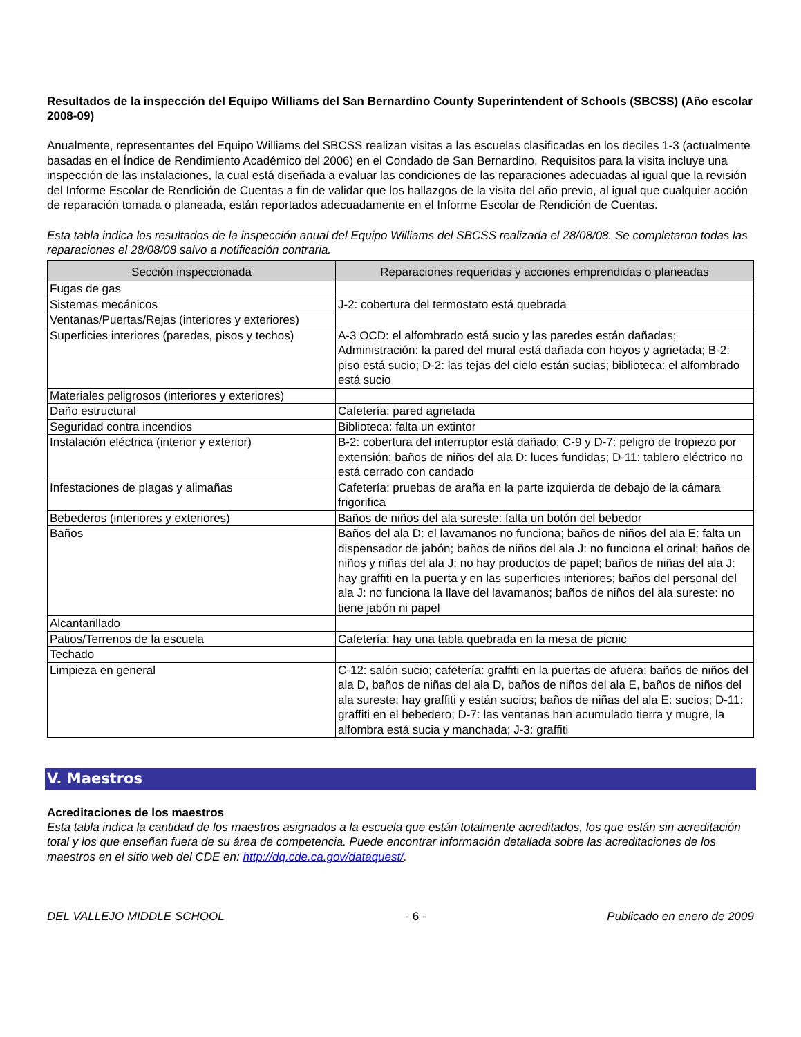Resultados de la inspección del Equipo Williams del San Bernardino County Superintendent of Schools (SBCSS) (Año escolar 2008-09)
Anualmente, representantes del Equipo Williams del SBCSS realizan visitas a las escuelas clasificadas en los deciles 1-3 (actualmente basadas en el Índice de Rendimiento Académico del 2006) en el Condado de San Bernardino. Requisitos para la visita incluye una inspección de las instalaciones, la cual está diseñada a evaluar las condiciones de las reparaciones adecuadas al igual que la revisión del Informe Escolar de Rendición de Cuentas a fin de validar que los hallazgos de la visita del año previo, al igual que cualquier acción de reparación tomada o planeada, están reportados adecuadamente en el Informe Escolar de Rendición de Cuentas.
Esta tabla indica los resultados de la inspección anual del Equipo Williams del SBCSS realizada el 28/08/08. Se completaron todas las reparaciones el 28/08/08 salvo a notificación contraria.
| Sección inspeccionada | Reparaciones requeridas y acciones emprendidas o planeadas |
| --- | --- |
| Fugas de gas | |
| Sistemas mecánicos | J-2: cobertura del termostato está quebrada |
| Ventanas/Puertas/Rejas (interiores y exteriores) | |
| Superficies interiores (paredes, pisos y techos) | A-3 OCD: el alfombrado está sucio y las paredes están dañadas; Administración: la pared del mural está dañada con hoyos y agrietada; B-2: piso está sucio; D-2: las tejas del cielo están sucias; biblioteca: el alfombrado está sucio |
| Materiales peligrosos (interiores y exteriores) | |
| Daño estructural | Cafetería: pared agrietada |
| Seguridad contra incendios | Biblioteca: falta un extintor |
| Instalación eléctrica (interior y exterior) | B-2: cobertura del interruptor está dañado; C-9 y D-7: peligro de tropiezo por extensión; baños de niños del ala D: luces fundidas; D-11: tablero eléctrico no está cerrado con candado |
| Infestaciones de plagas y alimañas | Cafetería: pruebas de araña en la parte izquierda de debajo de la cámara frigorifica |
| Bebederos (interiores y exteriores) | Baños de niños del ala sureste: falta un botón del bebedor |
| Baños | Baños del ala D: el lavamanos no funciona; baños de niños del ala E: falta un dispensador de jabón; baños de niños del ala J: no funciona el orinal; baños de niños y niñas del ala J: no hay productos de papel; baños de niñas del ala J: hay graffiti en la puerta y en las superficies interiores; baños del personal del ala J: no funciona la llave del lavamanos; baños de niños del ala sureste: no tiene jabón ni papel |
| Alcantarillado | |
| Patios/Terrenos de la escuela | Cafetería: hay una tabla quebrada en la mesa de picnic |
| Techado | |
| Limpieza en general | C-12: salón sucio; cafetería: graffiti en la puertas de afuera; baños de niños del ala D, baños de niñas del ala D, baños de niños del ala E, baños de niños del ala sureste: hay graffiti y están sucios; baños de niñas del ala E: sucios; D-11: graffiti en el bebedero; D-7: las ventanas han acumulado tierra y mugre, la alfombra está sucia y manchada; J-3: graffiti |
V. Maestros
Acreditaciones de los maestros
Esta tabla indica la cantidad de los maestros asignados a la escuela que están totalmente acreditados, los que están sin acreditación total y los que enseñan fuera de su área de competencia. Puede encontrar información detallada sobre las acreditaciones de los maestros en el sitio web del CDE en: http://dq.cde.ca.gov/dataquest/.
DEL VALLEJO MIDDLE SCHOOL - 6 - Publicado en enero de 2009